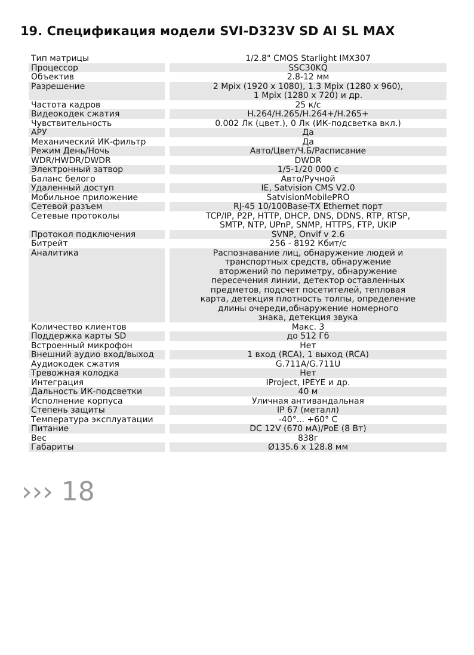19. Спецификация модели SVI-D323V SD AI SL MAX
| Тип матрицы | 1/2.8" CMOS Starlight IMX307 |
| Процессор | SSC30KQ |
| Объектив | 2.8-12 мм |
| Разрешение | 2 Mpix (1920 x 1080), 1.3 Mpix (1280 x 960), 1 Mpix (1280 x 720) и др. |
| Частота кадров | 25 к/с |
| Видеокодек сжатия | H.264/H.265/H.264+/H.265+ |
| Чувствительность | 0.002 Лк (цвет.), 0 Лк (ИК-подсветка вкл.) |
| АРУ | Да |
| Механический ИК-фильтр | Да |
| Режим День/Ночь | Авто/Цвет/Ч.Б/Расписание |
| WDR/HWDR/DWDR | DWDR |
| Электронный затвор | 1/5-1/20 000 с |
| Баланс белого | Авто/Ручной |
| Удаленный доступ | IE, Satvision CMS V2.0 |
| Мобильное приложение | SatvisionMobilePRO |
| Сетевой разъем | RJ-45 10/100Base-TX Ethernet порт |
| Сетевые протоколы | TCP/IP, P2P, HTTP, DHCP, DNS, DDNS, RTP, RTSP, SMTP, NTP, UPnP, SNMP, HTTPS, FTP, UKIP |
| Протокол подключения | SVNP, Onvif v 2.6 |
| Битрейт | 256 - 8192 Кбит/с |
| Аналитика | Распознавание лиц, обнаружение людей и транспортных средств, обнаружение вторжений по периметру, обнаружение пересечения линии, детектор оставленных предметов, подсчет посетителей, тепловая карта, детекция плотность толпы, определение длины очереди,обнаружение номерного знака, детекция звука |
| Количество клиентов | Макс. 3 |
| Поддержка карты SD | до 512 Гб |
| Встроенный микрофон | Нет |
| Внешний аудио вход/выход | 1 вход (RCA), 1 выход (RCA) |
| Аудиокодек сжатия | G.711A/G.711U |
| Тревожная колодка | Нет |
| Интеграция | IProject, IPEYE и др. |
| Дальность ИК-подсветки | 40 м |
| Исполнение корпуса | Уличная антивандальная |
| Степень защиты | IP 67 (металл) |
| Температура эксплуатации | -40°... +60° С |
| Питание | DC 12V (670 мА)/PoE (8 Вт) |
| Вес | 838г |
| Габариты | Ø135.6 x 128.8 мм |
››› 18